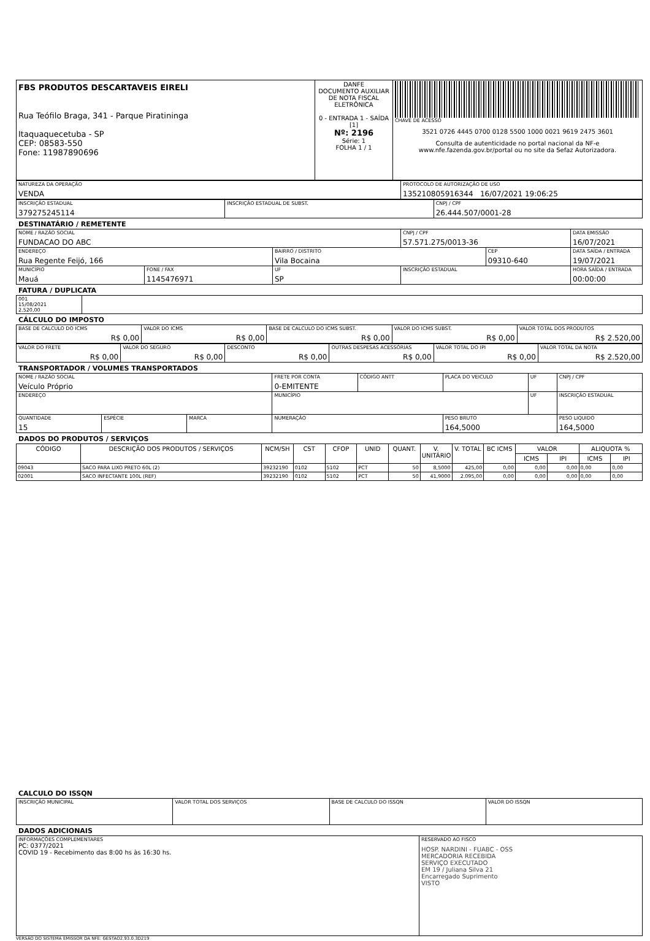| FBS PRODUTOS DESCARTAVEIS EIRELI Rua Teófilo Braga, 341 - Parque Piratininga Itaquaquecetuba - SP CEP: 08583-550 Fone: 11987890696 | DANFE DOCUMENTO AUXILIAR DE NOTA FISCAL ELETRÔNICA 0 - ENTRADA 1 - SAÍDA [1] Nº: 2196 Série: 1 FOLHA 1 / 1 | CHAVE DE ACESSO 3521 0726 4445 0700 0128 5500 1000 0021 9619 2475 3601 Consulta de autenticidade no portal nacional da NF-e www.nfe.fazenda.gov.br/portal ou no site da Sefaz Autorizadora. |
| NATUREZA DA OPERAÇÃO VENDA | PROTOCOLO DE AUTORIZAÇÃO DE USO 135210805916344 16/07/2021 19:06:25 |
| INSCRIÇÃO ESTADUAL 379275245114 | INSCRIÇÃO ESTADUAL DE SUBST. | CNPJ / CPF 26.444.507/0001-28 |
DESTINATÁRIO / REMETENTE
| NOME / RAZÃO SOCIAL FUNDACAO DO ABC | | | CNPJ / CPF 57.571.275/0013-36 | | DATA EMISSÃO 16/07/2021 |
| ENDEREÇO Rua Regente Feijó, 166 | | BAIRRO / DISTRITO Vila Bocaina | | CEP 09310-640 | DATA SAÍDA / ENTRADA 19/07/2021 |
| MUNICÍPIO Mauá | FONE / FAX 1145476971 | UF SP | INSCRIÇÃO ESTADUAL | | HORA SAÍDA / ENTRADA 00:00:00 |
FATURA / DUPLICATA
| 001 15/08/2021 2.520,00 | |
CÁLCULO DO IMPOSTO
| BASE DE CALCULO DO ICMS R$ 0,00 | VALOR DO ICMS R$ 0,00 | BASE DE CALCULO DO ICMS SUBST. R$ 0,00 | VALOR DO ICMS SUBST. R$ 0,00 | VALOR TOTAL DOS PRODUTOS R$ 2.520,00 |
| VALOR DO FRETE R$ 0,00 | VALOR DO SEGURO R$ 0,00 | DESCONTO R$ 0,00 | OUTRAS DESPESAS ACESSÓRIAS R$ 0,00 | VALOR TOTAL DO IPI R$ 0,00 | VALOR TOTAL DA NOTA R$ 2.520,00 |
TRANSPORTADOR / VOLUMES TRANSPORTADOS
| NOME / RAZÃO SOCIAL Veículo Próprio | | | FRETE POR CONTA 0-EMITENTE | CÓDIGO ANTT | PLACA DO VEICULO | UF | CNPJ / CPF |
| ENDEREÇO | | | MUNICÍPIO | | | UF | INSCRIÇÃO ESTADUAL |
| QUANTIDADE 15 | ESPÉCIE | MARCA | NUMERAÇÃO | | PESO BRUTO 164,5000 | | PESO LIQUIDO 164,5000 |
DADOS DO PRODUTOS / SERVIÇOS
| CÓDIGO | DESCRIÇÃO DOS PRODUTOS / SERVIÇOS | NCM/SH | CST | CFOP | UNID | QUANT. | V. UNITÁRIO | V. TOTAL | BC ICMS | VALOR | | ALIQUOTA % | |
| --- | --- | --- | --- | --- | --- | --- | --- | --- | --- | --- | --- | --- | --- |
| | | | | | | | | | | ICMS | IPI | ICMS | IPI |
| 09043 | SACO PARA LIXO PRETO 60L (2) | 39232190 | 0102 | 5102 | PCT | 50 | 8,5000 | 425,00 | 0,00 | 0,00 | 0,00 | 0,00 | 0,00 |
| 02001 | SACO INFECTANTE 100L (REF) | 39232190 | 0102 | 5102 | PCT | 50 | 41,9000 | 2.095,00 | 0,00 | 0,00 | 0,00 | 0,00 | 0,00 |
CALCULO DO ISSQN
| INSCRIÇÃO MUNICIPAL | VALOR TOTAL DOS SERVIÇOS | BASE DE CALCULO DO ISSQN | VALOR DO ISSQN |
DADOS ADICIONAIS
| INFORMAÇÕES COMPLEMENTARES PC: 0377/2021 COVID 19 - Recebimento das 8:00 hs às 16:30 hs. | RESERVADO AO FISCO HOSP. NARDINI - FUABC - OSS MERCADORIA RECEBIDA SERVIÇO EXECUTADO EM 19 / Juliana Silva 21 Encarregado Suprimento VISTO |
VERSÃO DO SISTEMA EMISSOR DA NFE: GESTAO2.93.0.3D219